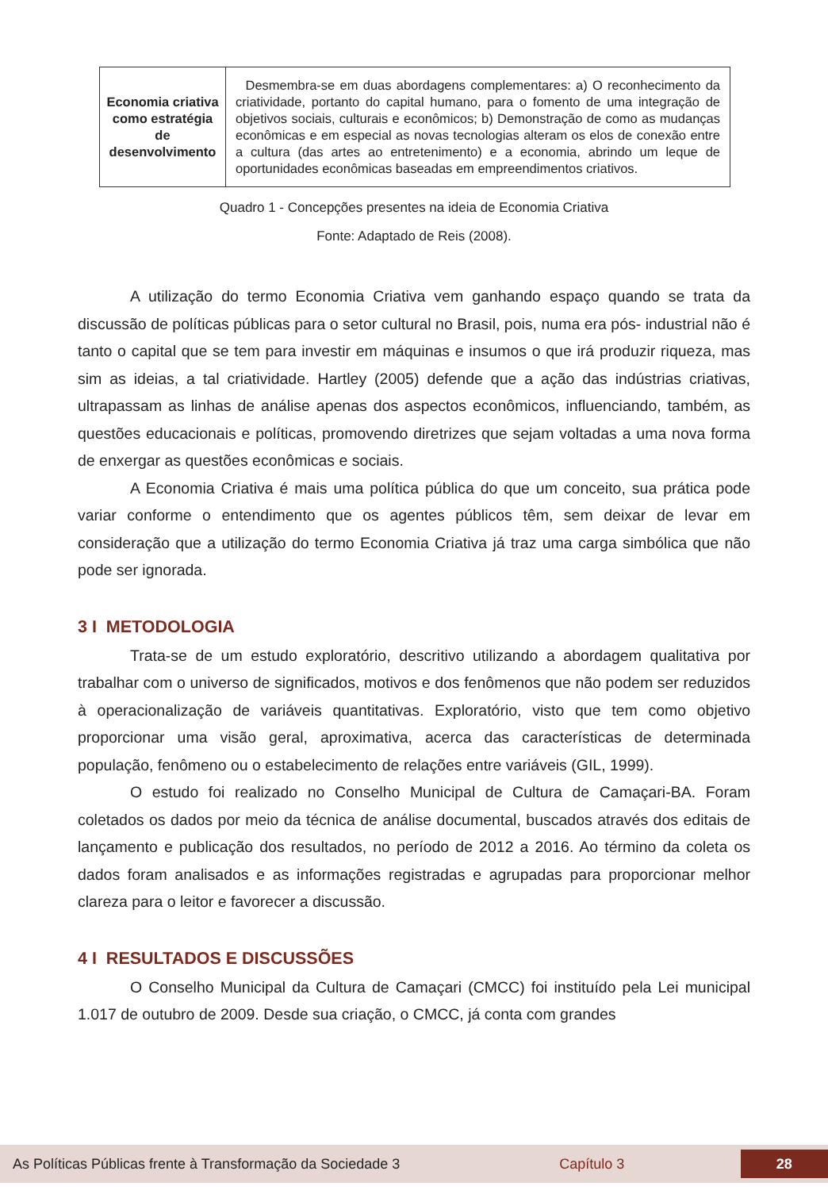| Economia criativa como estratégia de desenvolvimento | Desmembra-se em duas abordagens complementares: a) O reconhecimento da criatividade, portanto do capital humano, para o fomento de uma integração de objetivos sociais, culturais e econômicos; b) Demonstração de como as mudanças econômicas e em especial as novas tecnologias alteram os elos de conexão entre a cultura (das artes ao entretenimento) e a economia, abrindo um leque de oportunidades econômicas baseadas em empreendimentos criativos. |
Quadro 1 - Concepções presentes na ideia de Economia Criativa
Fonte: Adaptado de Reis (2008).
A utilização do termo Economia Criativa vem ganhando espaço quando se trata da discussão de políticas públicas para o setor cultural no Brasil, pois, numa era pós- industrial não é tanto o capital que se tem para investir em máquinas e insumos o que irá produzir riqueza, mas sim as ideias, a tal criatividade. Hartley (2005) defende que a ação das indústrias criativas, ultrapassam as linhas de análise apenas dos aspectos econômicos, influenciando, também, as questões educacionais e políticas, promovendo diretrizes que sejam voltadas a uma nova forma de enxergar as questões econômicas e sociais.
A Economia Criativa é mais uma política pública do que um conceito, sua prática pode variar conforme o entendimento que os agentes públicos têm, sem deixar de levar em consideração que a utilização do termo Economia Criativa já traz uma carga simbólica que não pode ser ignorada.
3 I METODOLOGIA
Trata-se de um estudo exploratório, descritivo utilizando a abordagem qualitativa por trabalhar com o universo de significados, motivos e dos fenômenos que não podem ser reduzidos à operacionalização de variáveis quantitativas. Exploratório, visto que tem como objetivo proporcionar uma visão geral, aproximativa, acerca das características de determinada população, fenômeno ou o estabelecimento de relações entre variáveis (GIL, 1999).
O estudo foi realizado no Conselho Municipal de Cultura de Camaçari-BA. Foram coletados os dados por meio da técnica de análise documental, buscados através dos editais de lançamento e publicação dos resultados, no período de 2012 a 2016. Ao término da coleta os dados foram analisados e as informações registradas e agrupadas para proporcionar melhor clareza para o leitor e favorecer a discussão.
4 I RESULTADOS E DISCUSSÕES
O Conselho Municipal da Cultura de Camaçari (CMCC) foi instituído pela Lei municipal 1.017 de outubro de 2009. Desde sua criação, o CMCC, já conta com grandes
As Políticas Públicas frente à Transformação da Sociedade 3 Capítulo 3 28